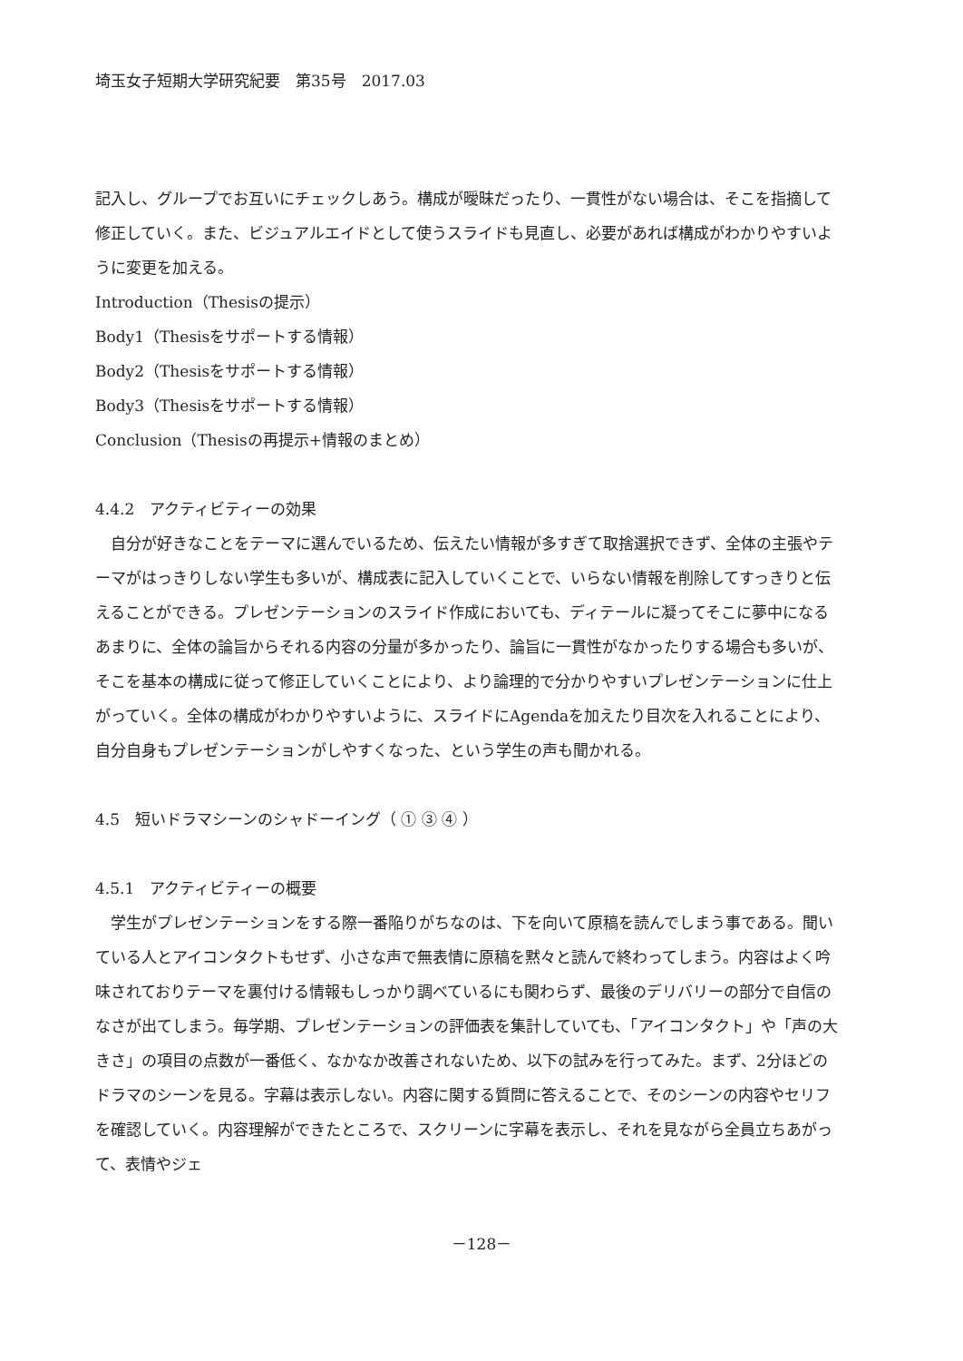埼玉女子短期大学研究紀要　第35号　2017.03
記入し、グループでお互いにチェックしあう。構成が曖昧だったり、一貫性がない場合は、そこを指摘して修正していく。また、ビジュアルエイドとして使うスライドも見直し、必要があれば構成がわかりやすいように変更を加える。
Introduction（Thesisの提示）
Body1（Thesisをサポートする情報）
Body2（Thesisをサポートする情報）
Body3（Thesisをサポートする情報）
Conclusion（Thesisの再提示+情報のまとめ）
4.4.2　アクティビティーの効果
自分が好きなことをテーマに選んでいるため、伝えたい情報が多すぎて取捨選択できず、全体の主張やテーマがはっきりしない学生も多いが、構成表に記入していくことで、いらない情報を削除してすっきりと伝えることができる。プレゼンテーションのスライド作成においても、ディテールに凝ってそこに夢中になるあまりに、全体の論旨からそれる内容の分量が多かったり、論旨に一貫性がなかったりする場合も多いが、そこを基本の構成に従って修正していくことにより、より論理的で分かりやすいプレゼンテーションに仕上がっていく。全体の構成がわかりやすいように、スライドにAgendaを加えたり目次を入れることにより、自分自身もプレゼンテーションがしやすくなった、という学生の声も聞かれる。
4.5　短いドラマシーンのシャドーイング（ ① ③ ④ ）
4.5.1　アクティビティーの概要
学生がプレゼンテーションをする際一番陥りがちなのは、下を向いて原稿を読んでしまう事である。聞いている人とアイコンタクトもせず、小さな声で無表情に原稿を黙々と読んで終わってしまう。内容はよく吟味されておりテーマを裏付ける情報もしっかり調べているにも関わらず、最後のデリバリーの部分で自信のなさが出てしまう。毎学期、プレゼンテーションの評価表を集計していても、「アイコンタクト」や「声の大きさ」の項目の点数が一番低く、なかなか改善されないため、以下の試みを行ってみた。まず、2分ほどのドラマのシーンを見る。字幕は表示しない。内容に関する質問に答えることで、そのシーンの内容やセリフを確認していく。内容理解ができたところで、スクリーンに字幕を表示し、それを見ながら全員立ちあがって、表情やジェ
－128－